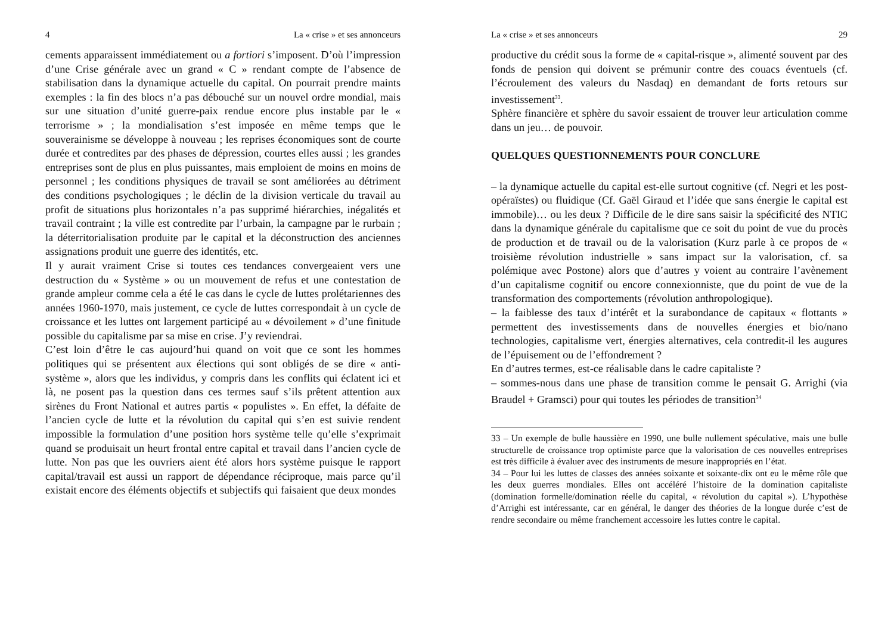4 La « crise » et ses annonceurs
cements apparaissent immédiatement ou a fortiori s’imposent. D’où l’impression d’une Crise générale avec un grand « C » rendant compte de l’absence de stabilisation dans la dynamique actuelle du capital. On pourrait prendre maints exemples : la fin des blocs n’a pas débouché sur un nouvel ordre mondial, mais sur une situation d’unité guerre-paix rendue encore plus instable par le « terrorisme » ; la mondialisation s’est imposée en même temps que le souverainisme se développe à nouveau ; les reprises économiques sont de courte durée et contredites par des phases de dépression, courtes elles aussi ; les grandes entreprises sont de plus en plus puissantes, mais emploient de moins en moins de personnel ; les conditions physiques de travail se sont améliorées au détriment des conditions psychologiques ; le déclin de la division verticale du travail au profit de situations plus horizontales n’a pas supprimé hiérarchies, inégalités et travail contraint ; la ville est contredite par l’urbain, la campagne par le rurbain ; la déterritorialisation produite par le capital et la déconstruction des anciennes assignations produit une guerre des identités, etc.
Il y aurait vraiment Crise si toutes ces tendances convergeaient vers une destruction du « Système » ou un mouvement de refus et une contestation de grande ampleur comme cela a été le cas dans le cycle de luttes prolétariennes des années 1960-1970, mais justement, ce cycle de luttes correspondait à un cycle de croissance et les luttes ont largement participé au « dévoilement » d’une finitude possible du capitalisme par sa mise en crise. J’y reviendrai.
C’est loin d’être le cas aujourd’hui quand on voit que ce sont les hommes politiques qui se présentent aux élections qui sont obligés de se dire « anti-système », alors que les individus, y compris dans les conflits qui éclatent ici et là, ne posent pas la question dans ces termes sauf s’ils prêtent attention aux sirènes du Front National et autres partis « populistes ». En effet, la défaite de l’ancien cycle de lutte et la révolution du capital qui s’en est suivie rendent impossible la formulation d’une position hors système telle qu’elle s’exprimait quand se produisait un heurt frontal entre capital et travail dans l’ancien cycle de lutte. Non pas que les ouvriers aient été alors hors système puisque le rapport capital/travail est aussi un rapport de dépendance réciproque, mais parce qu’il existait encore des éléments objectifs et subjectifs qui faisaient que deux mondes
La « crise » et ses annonceurs 29
productive du crédit sous la forme de « capital-risque », alimenté souvent par des fonds de pension qui doivent se prémunir contre des couacs éventuels (cf. l’écroulement des valeurs du Nasdaq) en demandant de forts retours sur investissement<sup>33</sup>.
Sphère financière et sphère du savoir essaient de trouver leur articulation comme dans un jeu… de pouvoir.
QUELQUES QUESTIONNEMENTS POUR CONCLURE
– la dynamique actuelle du capital est-elle surtout cognitive (cf. Negri et les post-opéraïstes) ou fluidique (Cf. Gaël Giraud et l’idée que sans énergie le capital est immobile)… ou les deux ? Difficile de le dire sans saisir la spécificité des NTIC dans la dynamique générale du capitalisme que ce soit du point de vue du procès de production et de travail ou de la valorisation (Kurz parle à ce propos de « troisième révolution industrielle » sans impact sur la valorisation, cf. sa polémique avec Postone) alors que d’autres y voient au contraire l’avènement d’un capitalisme cognitif ou encore connexionniste, que du point de vue de la transformation des comportements (révolution anthropologique).
– la faiblesse des taux d’intérêt et la surabondance de capitaux « flottants » permettent des investissements dans de nouvelles énergies et bio/nano technologies, capitalisme vert, énergies alternatives, cela contredit-il les augures de l’épuisement ou de l’effondrement ?
En d’autres termes, est-ce réalisable dans le cadre capitaliste ?
– sommes-nous dans une phase de transition comme le pensait G. Arrighi (via Braudel + Gramsci) pour qui toutes les périodes de transition<sup>34</sup>
33 – Un exemple de bulle haussière en 1990, une bulle nullement spéculative, mais une bulle structurelle de croissance trop optimiste parce que la valorisation de ces nouvelles entreprises est très difficile à évaluer avec des instruments de mesure inappropriés en l’état.
34 – Pour lui les luttes de classes des années soixante et soixante-dix ont eu le même rôle que les deux guerres mondiales. Elles ont accéléré l’histoire de la domination capitaliste (domination formelle/domination réelle du capital, « révolution du capital »). L’hypothèse d’Arrighi est intéressante, car en général, le danger des théories de la longue durée c’est de rendre secondaire ou même franchement accessoire les luttes contre le capital.